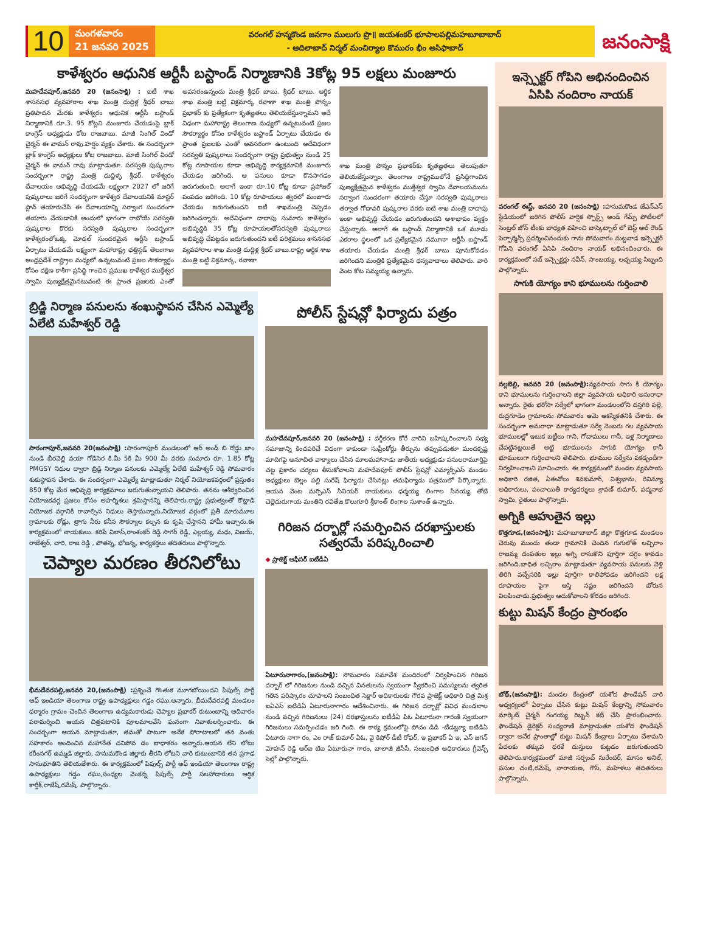10
మంగళవారం
21 జనవరి 2025
వరంగల్ హన్మకొండ జనగాం ములుగు ప్రొ॥ జయశంకర్ భూపాలపల్లిమహబూబాబాద్
- ఆదిలాబాద్ నిర్మల్ మంచిర్యాల కొమురం భీం అసిఫాబాద్
జనంసాక్షి
కాళేశ్వరం ఆధునిక ఆర్టీసీ బస్టాండ్ నిర్మాణానికి 3కోట్ల 95 లక్షలు మంజూరు
మహదేవపూర్,జనవరి 20 (జనంసాక్షి) : ఐటీ శాఖ శాసనసభ వ్యవహారాల శాఖ మంత్రి దుద్దిళ్ల శ్రీధర్ బాబు ప్రతిపాదన మేరకు కాళేశ్వరం ఆధునిక ఆర్టీసీ బస్టాండ్ నిర్మాణానికి రూ.3. 95 కోట్లని మంజూరు చేయడంపై బ్లాక్ కాంగ్రెస్ అధ్యక్షుడు కోట రాజబాబు. మాజీ సింగిల్ విండో చైర్మన్ ఈ వామన్ రావు.హర్షం వ్యక్తం చేశారు. ఈ సందర్భంగా బ్లాక్ కాంగ్రెస్ అధ్యక్షులు కోట రాజబాబు. మాజీ సింగిల్ విండో చైర్మన్ ఈ వామన్ రావు మాట్లాడుతూ. సరస్వతి పుష్కరాల సందర్భంగా రాష్ట్ర మంత్రి దుద్దిళ్ళ శ్రీధర్. కాళేశ్వరం దేవాలయం అభివృద్ధి చేయడమే లక్ష్యంగా 2027 లో జరిగే పుష్కరాలు జరిగే సందర్భంగా కాళేశ్వర దేవాలయనికి మాస్టర్ ప్లాన్ తయారుచేసి ఈ దేవాలయాన్ని సర్వాంగ సుందరంగా తయారు చేయడానికి అందులో భాగంగా రాబోయే సరస్వతి పుష్కరాల కొరకు సరస్వతి పుష్కరాల సందర్భంగా కాళేశ్వరంలోఒక్క మోడల్ సుందరమైన ఆర్టీసి బస్టాండ్ ఏర్పాటు చేయడమే లక్ష్యంగా మహారాష్ట్ర ఛత్తిస్గడ్ తెలంగాణ ఆంధ్రప్రదేశ్ రాష్ట్రాల మధ్యలో ఉన్నటువంటి ప్రజల సౌకర్యార్థం కోసం దక్షిణ కాశీగా ప్రసిద్ధి గాంచిన ప్రముఖ కాళేశ్వర ముక్తేశ్వర స్వామి పుణ్యక్షేత్రమైనటువంటి ఈ ప్రాంత ప్రజలకు ఎంతో అవసరంఉన్నందు మంత్రి శ్రీధర్ బాబు. శ్రీధర్ బాబు. ఆర్థిక శాఖ మంత్రి బట్టి విక్రమార్క రవాణా శాఖ మంత్రి పొన్నం ప్రభాకర్ కు ప్రత్యేకంగా కృతజ్ఞతలు తెలియజేస్తున్నామని అదే విధంగా మహారాష్ట్ర తెలంగాణ మధ్యలో ఉన్నటువంటి ప్రజల సౌకర్యార్థం కోసం కాళేశ్వరం బస్టాండ్ ఏర్పాటు చేయడం ఈ ప్రాంత ప్రజలకు ఎంతో అవసరంగా ఉంటుంది అదేవిధంగా సరస్వతి పుష్కరాలు సందర్భంగా రాష్ట్ర ప్రభుత్వం నుండి 25 కోట్ల రూపాయల కూడా అభివృద్ధి కార్యక్రమానికి మంజూరు చేయడం జరిగింది. ఆ పనులు కూడా కొనసాగడం జరుగుతుంది. అలాగే ఇంకా రూ.10 కోట్ల కూడా ప్రపోజల్ పంపడం జరిగింది. 10 కోట్ల రూపాయలు త్వరలో మంజూరు చేయడం జరుగుతుందని ఐటీ శాఖమంత్రి చెప్పడం జరిగిందన్నారు. అదేవిధంగా దాదాపు సుమారు కాళేశ్వరం అభివృద్ధికి 35 కోట్ల రూపాయలతోసరస్వతి పుష్కరాలు అభివృద్ధి చేపట్టడం జరుగుతుందని ఐటీ పరిశ్రమలు శాసనసభ వ్యవహారాల శాఖ మంత్రి దుద్దిళ్ల శ్రీధర్ బాబు.రాష్ట్ర ఆర్థిక శాఖ మంత్రి బట్టి విక్రమార్క, రవాణా
శాఖ మంత్రి పొన్నం ప్రభాకర్‌కు కృతజ్ఞతలు తెలుపుతూ తెలియజేస్తున్నాం. తెలంగాణ రాష్ట్రములోనే ప్రసిద్దిగాంచిన పుణ్యక్షేత్రమైన కాళేశ్వరం ముక్తేశ్వర స్వామి దేవాలయమును సర్వాంగ సుందరంగా తయారు చేస్తూ సరస్వతి పుష్కరాలు తర్వాత గోదావరి పుష్కరాల వరకు ఐటి శాఖ మంత్రి దాదాపు ఇంకా అభివృద్ధి చేయడం జరుగుతుందని ఆశాభావం వ్యక్తం చేస్తున్నారు. అలాగే ఈ బస్టాండ్ నిర్మాణానికి ఒక మూడు ఎకరాల స్థలంలో ఒక ప్రత్యేకమైన నమూనా ఆర్టీసీ బస్టాండ్ తయారు చేయడం మంత్రి శ్రీధర్ బాబు పూనుకోవడం జరిగిందని మంత్రికి ప్రత్యేకమైన ధన్యవాదాలు తెలిపారు. వారి వెంట కోట సమ్మయ్య ఉన్నారు.
బ్రిడ్జి నిర్మాణ పనులను శంఖుస్థాపన చేసిన ఎమ్మెల్యే ఏలేటి మహేశ్వర్ రెడ్డి
సారంగాపూర్,జనవరి 20(జనంసాక్షి) : సారంగాపూర్ మండలంలో ఆర్ అండ్ బి రోడ్డు జాం నుండి బీరవెల్లి వయా గోడిసెర కి.మీ 5కి మీ 900 మీ వరకు సుమారు రూ. 1.85 కోట్ల PMGSY నిధుల ద్వారా బ్రిడ్జి నిర్మాణ పనులకు ఎమ్మెల్యే ఏలేటి మహేశ్వర్ రెడ్డి సోమవారం శుకుస్థాపన చేశారు. ఈ సందర్భంగా ఎమ్మెల్యే మాట్లాడుతూ నిర్మల్ నియోజకవర్గంలో ప్రస్తుతం 850 కోట్ల మేర అభివృద్ధి కార్యక్రమాలు జరుగుతున్నాయని తెలిపారు. తనను ఆశీర్వదించిన నియోజకవర్గ ప్రజలు కోసం అహర్నిశలు శ్రమిస్తానన్ని తెలిపారు.రాష్ట్ర ప్రభుత్వంతో కొట్లాడి నియోజక వర్గానికి రావాల్సిన నిధులు తెస్తామన్నారు.నియోజక వర్గంలో ప్రతీ మారుమూల గ్రామాలకు రోడ్లు, త్రాగు నీరు కనీస సౌకర్యాల కల్పన కు కృషి చేస్తానని హామీ ఇచ్చారు.ఈ కార్యక్రమంలో నాయకులు. కరిపే విలాస్,రాంశంకర్ రెడ్డి సాగర్ రెడ్డి, ఎల్లయ్య, మధు, విజయ్, రాజేశ్వర్, చారి, రాజ రెడ్డి , పోతన్న, భోజన్న, కార్యకర్తలు తదితరులు పాల్గొన్నారు.
చెప్యాల మరణం తీరనిలోటు
భీమదేవరపల్లి,జనవరి 20,(జనంసాక్షి) : ప్రశ్నించే గొంతుక మూగబోయిందని పీపుల్స్ పార్టీ ఆఫ్ ఇండియా తెలంగాణ రాష్ట్ర ఉపాధ్యక్షులు గడ్డం రఘు,అన్నారు. భీమదేవరపల్లి మండలం ధర్మారం గ్రామం చెందిన తెలంగాణ ఉద్యమకారుడు చెప్యాల ప్రభాకర్ కుటుంబాన్ని ఆదివారం పరామర్శించి ఆయన చిత్రపటానికి పూలమాలవేసి ఘనంగా నివాళులర్పించారు. ఈ సందర్భంగా ఆయన మాట్లాడుతూ, తమతో పాటుగా అనేక పోరాటాలలో తన వంతు సహకారం అందించిన మహానేత చనిపోవ డం బాధాకరం అన్నారు.ఆయన లేని లోటు కరీంనగర్ ఉమ్మడి జిల్లాకు, హనుమకొండ జిల్లాకు తీరని లోటని వారి కుటుంబానికి తన ప్రగాఢ సానుభూతిని తెలియజేశారు. ఈ కార్యక్రమంలో పిపుల్స్ పార్టీ ఆఫ్ ఇండియా తెలంగాణ రాష్ట్ర ఉపాధ్యక్షులు గడ్డం రఘు,సంధ్యల వెంకన్న పిపుల్స్ పార్టీ సలహాదారులు ఆర్థిక కార్తీక్,రాజేష్,రమేష్, పాల్గొన్నారు.
పోలీస్ స్టేషన్లో ఫిర్యాదు పత్రం
మహదేవపూర్,జనవరి 20 (జనంసాక్షి) : వర్గీకరణ కోరే వారిని బహిష్కరించాలని సభ్య సమాజాన్ని కించపరిచే విధంగా కాకుండా సుప్రీంకోర్టు తీర్పును తప్పుపడుతూ మందకృష్ణ మాదిగపై అనూచిత వాక్యాలు చేసిన మాలమహానాడు జాతీయ అధ్యక్షుడు పసులరామూర్తిపై చట్ట ప్రకారం చర్యలు తీసుకోవాలని మహదేవపూర్ పోలీస్ స్టేషన్లో ఎమ్మార్పీఎస్ మండల అధ్యక్షులు బెల్లం పల్లి సురేష్ ఫిర్యాదు చేసినట్లు తమఫిర్యాదు పత్రములో పేర్కొన్నారు. ఆయన వెంట మర్పిఎస్ సీనియర్ నాయకులు ధర్మయ్య లింగాల సీనయ్య తోటి చెల్లెదురుగాయ మంతిని రవితేజ కొలుగూరి శ్రీకాంత్ లింగాల సుశాంత్ ఉన్నారు.
గిరిజన దర్బార్లో సమర్పించిన దరఖాస్తులకు సత్వరమే పరిష్కరించాలి
◆ ప్రాజెక్ట్ ఆఫీసర్ ఐటీడీఏ
ఏటూరునాగారం,(జనంసాక్షి): సోమవారం సమావేశ మందిరంలో నిర్వహించిన గిరిజన దర్బార్ లో గిరిజనుల నుండి వచ్చిన వినతులను స్వయంగా స్వీకరించి సమస్యలను త్వరిత గతిన పరిష్కారం చూపాలని సంబంధిత సెక్టార్ అధికారులకు గౌరవ ప్రాజెక్ట్ అధికారి చిత్ర మిశ్ర ఐఏఎస్ ఐటిడిఏ ఏటూరునాగారం ఆదేశించినారు. ఈ గిరిజన దర్బార్లో వివిధ మండలాల నుండి వచ్చిన గిరిజనులు (24) దరఖాస్తులను ఐటీడీఏ పిఓ ఏటూరునా గారంకి స్వయంగా గిరిజనులు సమర్పించడం జరి గింది. ఈ కార్య క్రమంలోపై పోచం డిడి -టీడబ్ల్యూ ఐటిడిఏ ఏటూరు నాగా రం, ఎం రాజ్ కుమార్ ఏఓ, వై కిషోర్ డీటీ రోఫర్, ఇ ప్రభాకర్ ఏ ఇ, ఎస్ జగన్ మోహన్ రెడ్డి ఆర్ఐ టిఐ ఏటూరునా గారం, బాలాజీ జీసీసీ, సంబంధిత అధికారులు గ్రీవెన్స్ సెల్లో పాల్గొన్నారు.
ఇన్స్పెక్టర్ గోపిని అభినందించిన ఏసిపి నందిరాం నాయక్
వరంగల్ ఈస్ట్, జనవరి 20 (జనంసాక్షి) : హనుమకొండ జేఎన్ఎస్ స్టేడియంలో జరిగిన పోలీస్ వార్షిక స్పోర్ట్స్ అండ్ గేమ్స్ పోటీలలో సెంట్రల్ జోన్ టీంకు బాధ్యత వహించి బాస్కెట్బాల్ లో బెస్ట్ ఆల్ రౌండ్ పెర్ఫార్మెన్స్ ప్రదర్శించినందుకు గాను సోమవారం మట్టవాడ ఇన్స్పెక్టర్ గోపిని వరంగల్ ఏసిపి నందిరాం నాయక్ అభినందించారు. ఈ కార్యక్రమంలో సబ్ ఇన్స్పెక్టర్లు నవీన్, సాంబయ్య, లచ్చయ్య సిబ్బంది పాల్గొన్నారు.
సాగుకి యోగ్యం కాని భూములను గుర్తించాలి
నల్లబెల్లి, జనవరి 20 (జనంసాక్షి): వ్యవసాయ సాగు కి యోగ్యం కాని భూములను గుర్తించాలని జిల్లా వ్యవసాయ అధికారి అనురాధా అన్నారు. రైతు భరోసా సర్వేలో భాగంగా మండలంలోని దస్తగిరి పల్లె, రుద్రగూడెం గ్రామాలను సోమవారం ఆమె ఆకస్మికతనికి చేశారు. ఈ సందర్భంగా అనురాధా మాట్లాడుతూ సర్వే నెంబరు గల వ్యవసాయ భూములల్లో ఇటుక బట్టీలు గాని, గోదాములు గానీ, ఇళ్ల నిర్మాణాలు చేపట్టినట్లయితే అట్టి భూములను సాగుకి యోగ్యం కానీ భూములుగా గుర్తించాలని తెలిపారు. భూముల సర్వేను పకడ్బందీగా నిర్వహించాలని సూచించారు. ఈ కార్యక్రమంలో మండల వ్యవసాయ అధికారి రజిత, ఏఈవోలు శివకుమార్, విశ్వభాను, రెవిన్యూ అధికారులు, పంచాయితీ కార్యదర్శులు శ్రావణ్ కుమార్, పద్మనాభ స్వామి, రైతులు పాల్గొన్నారు.
అగ్నికి ఆహుతైన ఇల్లు
కొత్తగూడ,(జనంసాక్షి): మహబూబాబాద్ జిల్లా కొత్తగూడ మండలం చెరువు ముందు తండా గ్రామానికి చెందిన గుగులోత్ లచ్చిరాం రాజమ్మ దంపతుల ఇల్లు అగ్ని రాసుకొని పూర్తిగా దగ్ధం కావడం జరిగింది.బాధిత లచ్చిరాం మాట్లాడుతూ వ్యవసాయ పనులకు వెళ్లి తిరిగి వచ్చేసరికి ఇల్లు పూర్తిగా కాలిపోవడం జరిగిందని లక్ష రూపాయల పైగా ఆస్తి నష్టం జరిగిందని బోరున విలపించాడు.ప్రభుత్వం ఆదుకోవాలని కోరడం జరిగింది.
కుట్టు మిషన్ కేంద్రం ప్రారంభం
బోథ్,(జనంసాక్షి): మండల కేంద్రంలో యశోద ఫౌండేషన్ వారి ఆధ్వర్యంలో ఏర్పాటు చేసిన కుట్టు మిషన్ కేంద్రాన్ని సోమవారం మార్కెట్ చైర్మన్ గంగయ్య రిబ్బన్ కట్ చేసి ప్రారంభించారు. ఫౌండేషన్ డైరెక్టర్ సంధ్యరాణి మాట్లాడుతూ యశోద ఫౌండేషన్ ద్వారా అనేక ప్రాంతాల్లో కుట్టు మిషన్ కేంద్రాలు ఏర్పాటు చేశామని పేదలకు తక్కువ ధరకే దుస్తులు కుట్టడం జరుగుతుందని తెలిపారు.కార్యక్రమంలో మాజీ సర్పంచ్ సురేందర్, మాసం అనిల్, పసుల చంటి,రమేష్, నారాయణ, గౌస్, మహిళలు తదితరులు పాల్గొన్నారు.